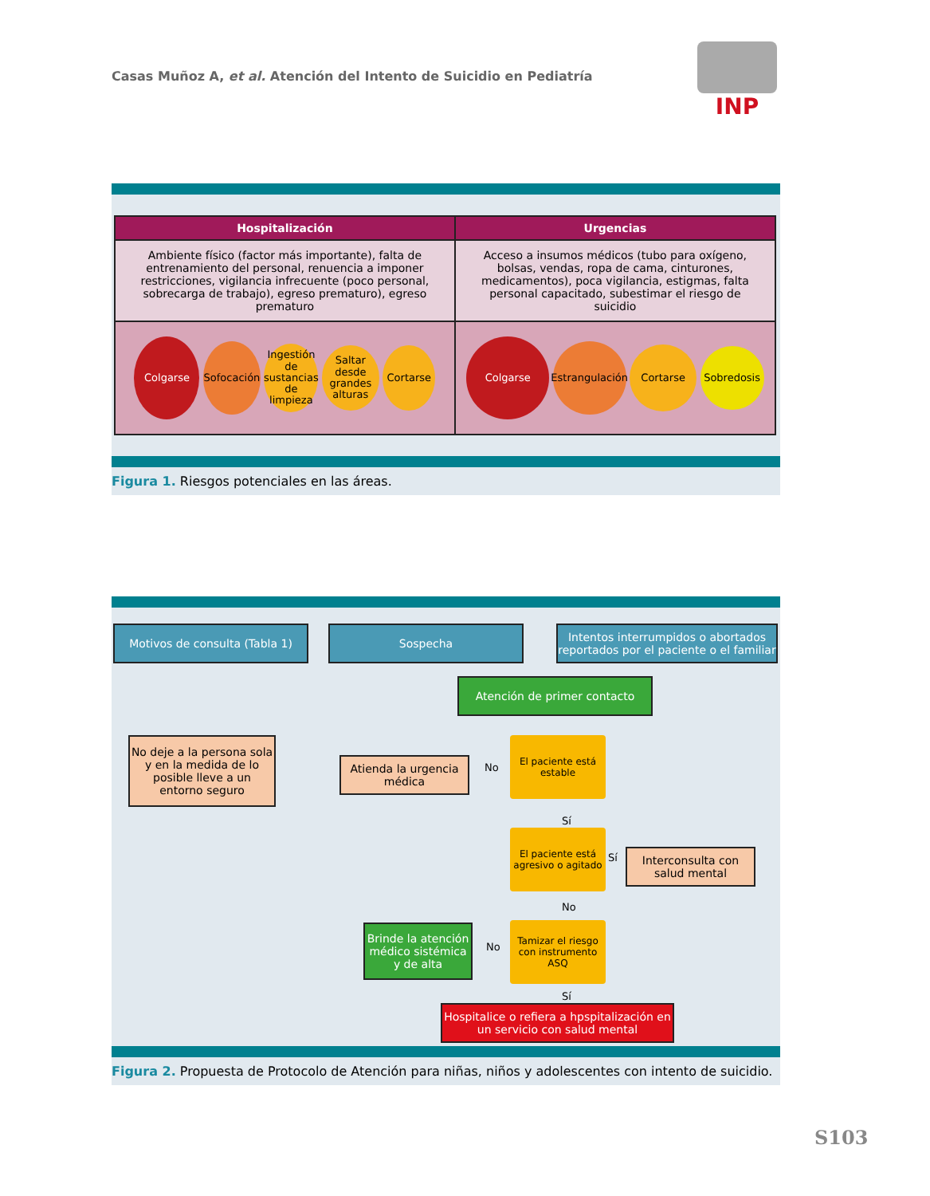Casas Muñoz A, et al. Atención del Intento de Suicidio en Pediatría
INP
| Hospitalización | Urgencias |
| --- | --- |
| Ambiente físico (factor más importante), falta de entrenamiento del personal, renuencia a imponer restricciones, vigilancia infrecuente (poco personal, sobrecarga de trabajo), egreso prematuro), egreso prematuro | Acceso a insumos médicos (tubo para oxígeno, bolsas, vendas, ropa de cama, cinturones, medicamentos), poca vigilancia, estigmas, falta personal capacitado, subestimar el riesgo de suicidio |
| Colgarse Sofocación Ingestión de sustancias de limpieza Saltar desde grandes alturas Cortarse | Colgarse Estrangulación Cortarse Sobredosis |
Figura 1. Riesgos potenciales en las áreas.
Motivos de consulta (Tabla 1) Sospecha
Intentos interrumpidos o abortados reportados por el paciente o el familiar
Atención de primer contacto
No deje a la persona sola y en la medida de lo posible lleve a un entorno seguro
Atienda la urgencia médica
No
El paciente está estable
Sí
El paciente está agresivo o agitado
Sí
Interconsulta con salud mental
No
Brinde la atención médico sistémica y de alta
No
Tamizar el riesgo con instrumento ASQ
Sí
Hospitalice o refiera a hpspitalización en un servicio con salud mental
Figura 2. Propuesta de Protocolo de Atención para niñas, niños y adolescentes con intento de suicidio.
S103